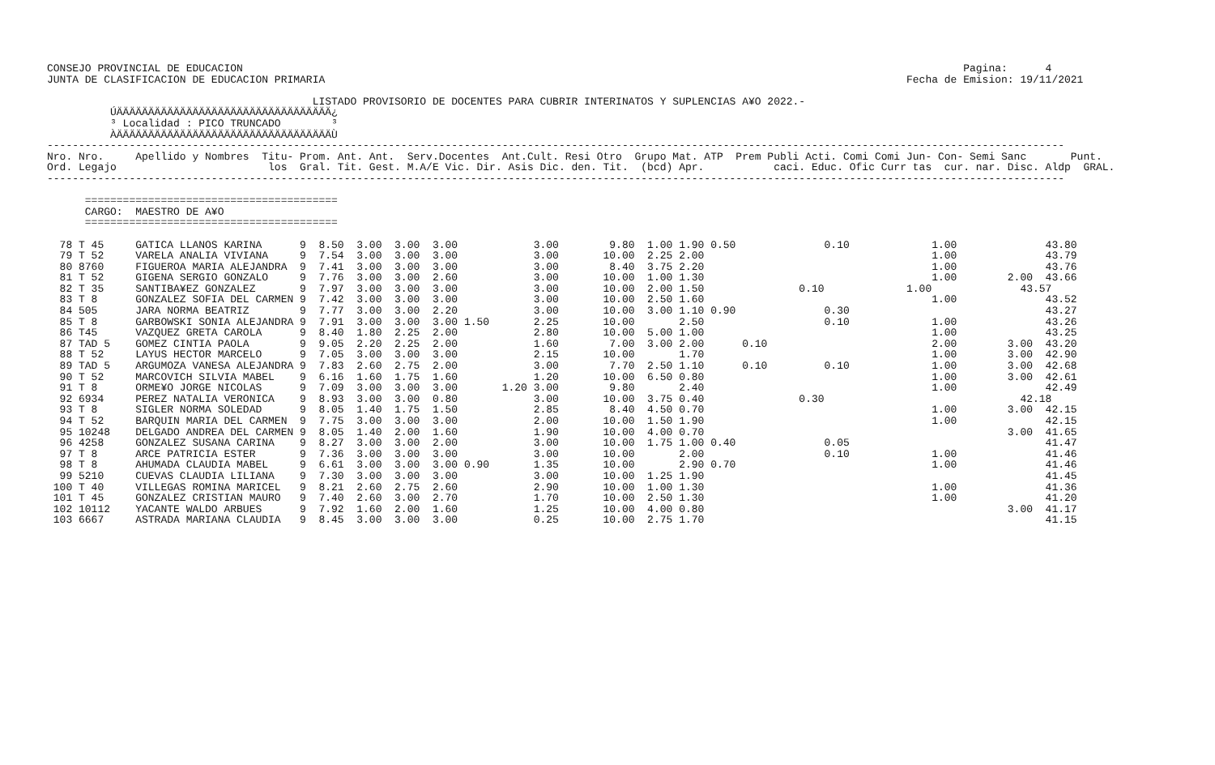CONSEJO PROVINCIAL DE EDUCACION                                                                                                                  Pagina:      4
JUNTA DE CLASIFICACION DE EDUCACION PRIMARIA                                                                                            Fecha de Emision: 19/11/2021

                                          LISTADO PROVISORIO DE DOCENTES PARA CUBRIR INTERINATOS Y SUPLENCIAS A¥O 2022.-
          ÚÄÄÄÄÄÄÄÄÄÄÄÄÄÄÄÄÄÄÄÄÄÄÄÄÄÄÄÄÄÄÄÄÄÄ¿
          ³ Localidad : PICO TRUNCADO        ³
          ÀÄÄÄÄÄÄÄÄÄÄÄÄÄÄÄÄÄÄÄÄÄÄÄÄÄÄÄÄÄÄÄÄÄÄÙ
-----------------------------------------------------------------------------------------------------------------------------------------------------------------
Nro. Nro.     Apellido y Nombres  Titu- Prom. Ant. Ant.  Serv.Docentes  Ant.Cult. Resi Otro  Grupo Mat. ATP  Prem Publi Acti. Comi Comi Jun- Con- Semi Sanc       Punt.
Ord. Legajo                        los  Gral. Tit. Gest. M.A/E Vic. Dir. Asis Dic. den. Tit.  (bcd) Apr.           caci. Educ. Ofic Curr tas  cur. nar. Disc. Aldp  GRAL.
-----------------------------------------------------------------------------------------------------------------------------------------------------------------

      ========================================
      CARGO:  MAESTRO DE A¥O
      ========================================

  78 T 45     GATICA LLANOS KARINA      9  8.50  3.00  3.00  3.00            3.00        9.80  1.00 1.90 0.50              0.10             1.00              43.80
  79 T 52     VARELA ANALIA VIVIANA     9  7.54  3.00  3.00  3.00            3.00       10.00  2.25 2.00                                    1.00              43.79
  80 8760     FIGUEROA MARIA ALEJANDRA  9  7.41  3.00  3.00  3.00            3.00        8.40  3.75 2.20                                    1.00              43.76
  81 T 52     GIGENA SERGIO GONZALO     9  7.76  3.00  3.00  2.60            3.00       10.00  1.00 1.30                                    1.00        2.00  43.66
  82 T 35     SANTIBA¥EZ GONZALEZ       9  7.97  3.00  3.00  3.00            3.00       10.00  2.00 1.50               0.10             1.00              43.57
  83 T 8      GONZALEZ SOFIA DEL CARMEN 9  7.42  3.00  3.00  3.00            3.00       10.00  2.50 1.60                                    1.00              43.52
  84 505      JARA NORMA BEATRIZ        9  7.77  3.00  3.00  2.20            3.00       10.00  3.00 1.10 0.90              0.30                               43.27
  85 T 8      GARBOWSKI SONIA ALEJANDRA 9  7.91  3.00  3.00  3.00 1.50       2.25       10.00       2.50                   0.10             1.00              43.26
  86 T45      VAZQUEZ GRETA CAROLA      9  8.40  1.80  2.25  2.00            2.80       10.00  5.00 1.00                                    1.00              43.25
  87 TAD 5    GOMEZ CINTIA PAOLA        9  9.05  2.20  2.25  2.00            1.60        7.00  3.00 2.00      0.10                          2.00        3.00  43.20
  88 T 52     LAYUS HECTOR MARCELO      9  7.05  3.00  3.00  3.00            2.15       10.00       1.70                                    1.00        3.00  42.90
  89 TAD 5    ARGUMOZA VANESA ALEJANDRA 9  7.83  2.60  2.75  2.00            3.00        7.70  2.50 1.10      0.10         0.10             1.00        3.00  42.68
  90 T 52     MARCOVICH SILVIA MABEL    9  6.16  1.60  1.75  1.60            1.20       10.00  6.50 0.80                                    1.00        3.00  42.61
  91 T 8      ORME¥O JORGE NICOLAS      9  7.09  3.00  3.00  3.00       1.20 3.00        9.80       2.40                                    1.00              42.49
  92 6934     PEREZ NATALIA VERONICA    9  8.93  3.00  3.00  0.80            3.00       10.00  3.75 0.40               0.30                               42.18
  93 T 8      SIGLER NORMA SOLEDAD      9  8.05  1.40  1.75  1.50            2.85        8.40  4.50 0.70                                    1.00        3.00  42.15
  94 T 52     BARQUIN MARIA DEL CARMEN  9  7.75  3.00  3.00  3.00            2.00       10.00  1.50 1.90                                    1.00              42.15
  95 10248    DELGADO ANDREA DEL CARMEN 9  8.05  1.40  2.00  1.60            1.90       10.00  4.00 0.70                                                3.00  41.65
  96 4258     GONZALEZ SUSANA CARINA    9  8.27  3.00  3.00  2.00            3.00       10.00  1.75 1.00 0.40              0.05                               41.47
  97 T 8      ARCE PATRICIA ESTER       9  7.36  3.00  3.00  3.00            3.00       10.00       2.00                   0.10             1.00              41.46
  98 T 8      AHUMADA CLAUDIA MABEL     9  6.61  3.00  3.00  3.00 0.90       1.35       10.00       2.90 0.70                               1.00              41.46
  99 5210     CUEVAS CLAUDIA LILIANA    9  7.30  3.00  3.00  3.00            3.00       10.00  1.25 1.90                                                      41.45
 100 T 40     VILLEGAS ROMINA MARICEL   9  8.21  2.60  2.75  2.60            2.90       10.00  1.00 1.30                                    1.00              41.36
 101 T 45     GONZALEZ CRISTIAN MAURO   9  7.40  2.60  3.00  2.70            1.70       10.00  2.50 1.30                                    1.00              41.20
 102 10112    YACANTE WALDO ARBUES      9  7.92  1.60  2.00  1.60            1.25       10.00  4.00 0.80                                                3.00  41.17
 103 6667     ASTRADA MARIANA CLAUDIA   9  8.45  3.00  3.00  3.00            0.25       10.00  2.75 1.70                                                      41.15